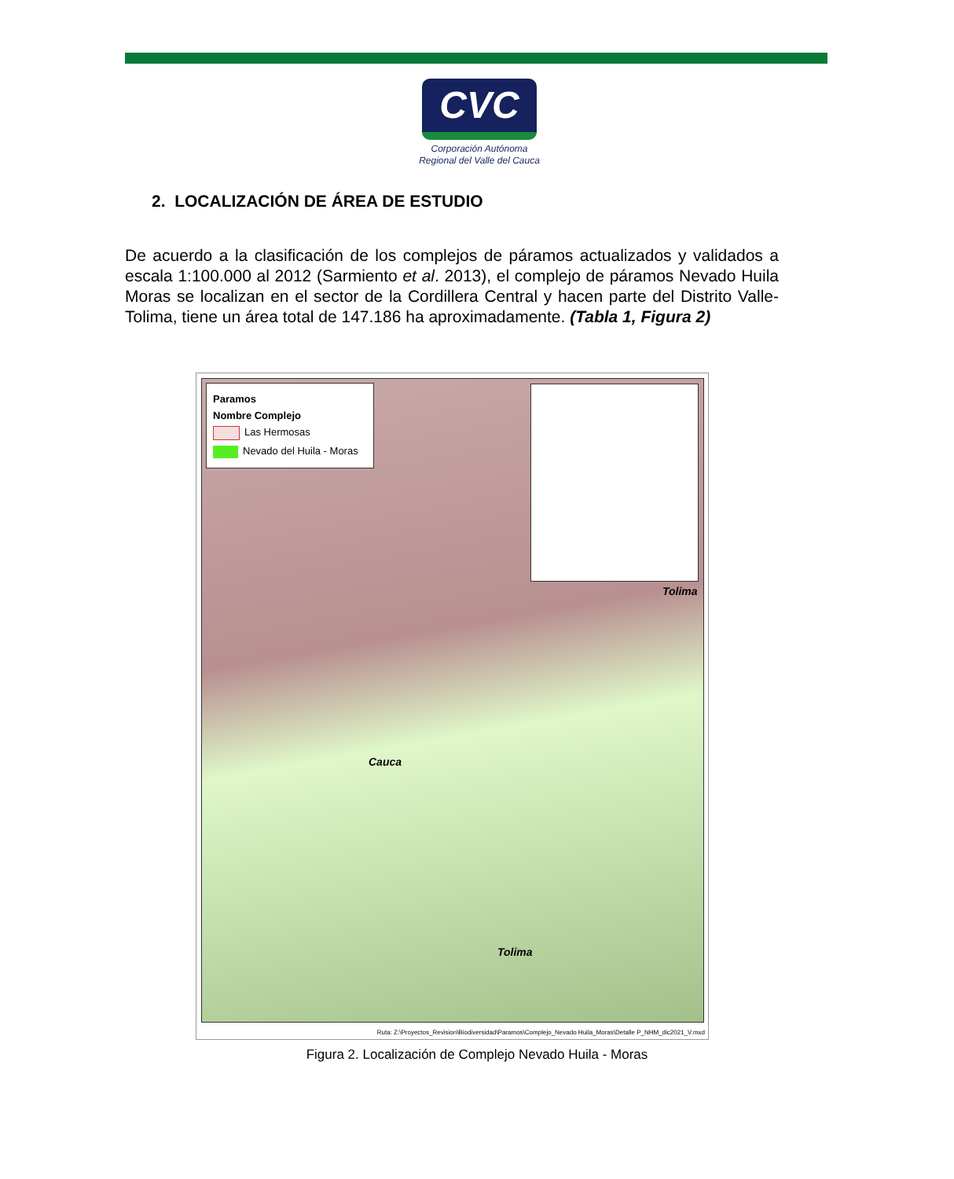CVC
Corporación Autónoma
Regional del Valle del Cauca
2. LOCALIZACIÓN DE ÁREA DE ESTUDIO
De acuerdo a la clasificación de los complejos de páramos actualizados y validados a escala 1:100.000 al 2012 (Sarmiento et al. 2013), el complejo de páramos Nevado Huila Moras se localizan en el sector de la Cordillera Central y hacen parte del Distrito Valle-Tolima, tiene un área total de 147.186 ha aproximadamente. (Tabla 1, Figura 2)
Paramos
Nombre Complejo
Las Hermosas
Nevado del Huila - Moras
Tolima
Cauca
Tolima
Ruta: Z:\Proyectos_Revision\Biodiversidad\Paramos\Complejo_Nevado Huila_Moras\Detalle P_NHM_dic2021_V.mxd
Figura 2. Localización de Complejo Nevado Huila - Moras